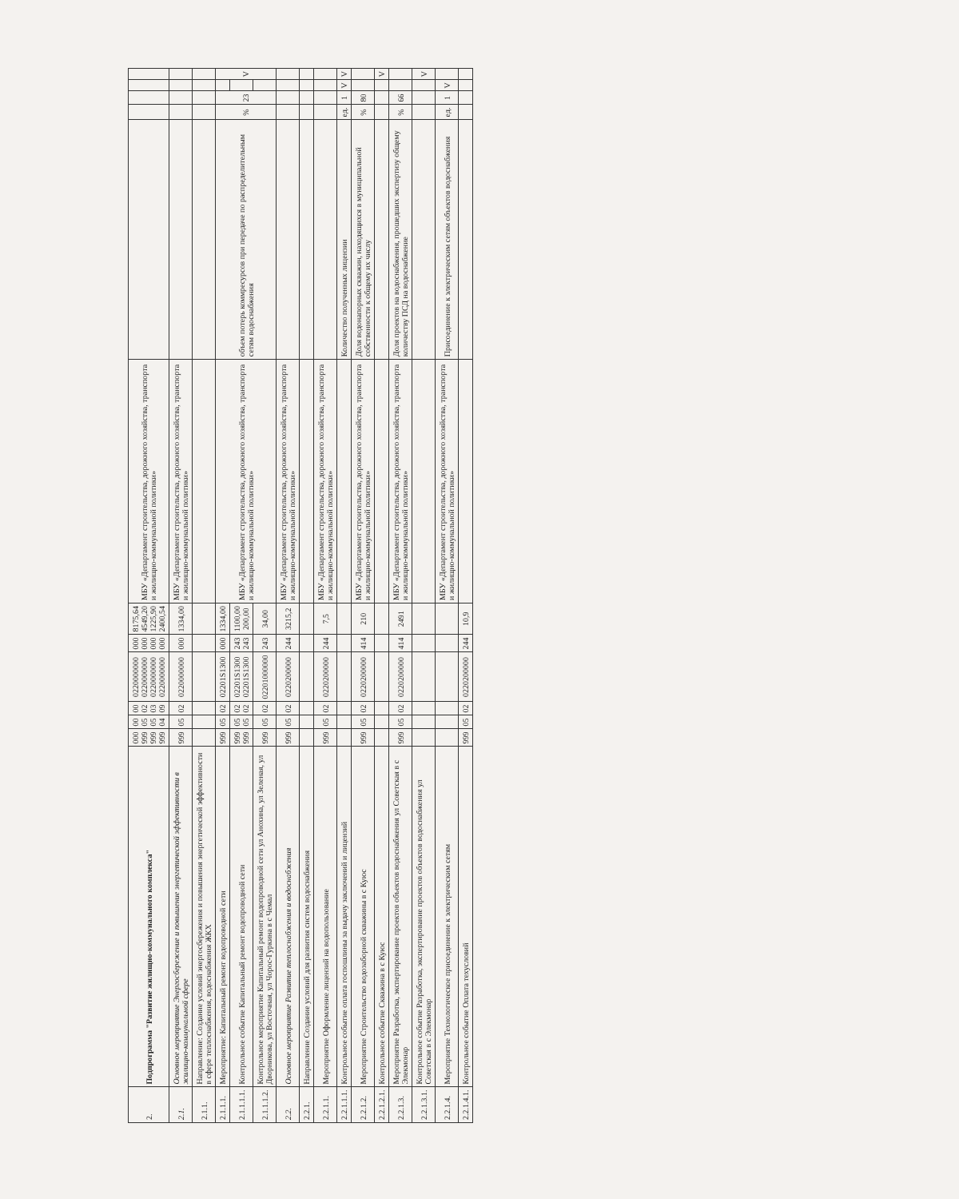| 2. | Подпрограмма "Развитие жилищно-коммунального комплекса" | 000 999 999 999 | 00 05 05 04 | 00 02 03 09 | 0220000000 0220000000 0220000000 0220000000 | 000 000 000 000 | 8175,64 4549,20 1225,90 2400,54 | МБУ «Департамент строительства, дорожного хозяйства, транспорта и жилищно-коммунальной политики» | | | | | |
| 2.1. | Основное мероприятие Энергосбережение и повышение энергетической эффективности в жилищно-коммунальной сфере | 999 | 05 | 02 | 0220000000 | 000 | 1334,00 | МБУ «Департамент строительства, дорожного хозяйства, транспорта и жилищно-коммунальной политики» | | | | | |
| 2.1.1. | Направление: Создание условий энергосбережения и повышения энергетической эффективности в сфере теплоснабжения, водоснабжения ЖКХ | | | | | | | | | | | | |
| 2.1.1.1. | Мероприятие: Капитальный ремонт водопроводной сети | 999 | 05 | 02 | 02201S1300 | 000 | 1334,00 | МБУ «Департамент строительства, дорожного хозяйства, транспорта и жилищно-коммунальной политики» | объем потерь коммресурсов при передаче по распределительным сетям водоснабжения | % | 23 | | V |
| 2.1.1.1.1. | Контрольное событие Капитальный ремонт водопроводной сети | 999 999 | 05 05 | 02 02 | 02201S1300 02201S1300 | 243 243 | 1100,00 200,00 | | | | | | |
| 2.1.1.1.2. | Контрольное мероприятие Капитальный ремонт водопроводной сети ул Анохина, ул Зеленая, ул Дворникова, ул Восточная, ул Чорос-Гуркина в с Чемал | 999 | 05 | 02 | 02201000000 | 243 | 34,00 | | | | | | |
| 2.2. | Основное мероприятие Развитие теплоснабжения и водоснабжения | 999 | 05 | 02 | 0220200000 | 244 | 3215,2 | МБУ «Департамент строительства, дорожного хозяйства, транспорта и жилищно-коммунальной политики» | | | | | |
| 2.2.1. | Направление Создание условий для развития систем водоснабжения | | | | | | | | | | | | |
| 2.2.1.1. | Мероприятие Оформление лицензий на водопользование | 999 | 05 | 02 | 0220200000 | 244 | 7,5 | МБУ «Департамент строительства, дорожного хозяйства, транспорта и жилищно-коммунальной политики» | | | | | |
| 2.2.1.1.1. | Контрольное событие оплата госпошлины за выдачу заключений и лицензий | | | | | | | | Количество полученных лицензии | ед. | 1 | V | V |
| 2.2.1.2. | Мероприятие Строительство водозаборной скважины в с Куюс | 999 | 05 | 02 | 0220200000 | 414 | 210 | МБУ «Департамент строительства, дорожного хозяйства, транспорта и жилищно-коммунальной политики» | Доля водонапорных скважин, находящихся в муниципальной собственности к общему их числу | % | 80 | | |
| 2.2.1.2.1. | Контрольное событие Скважина в с Куюс | | | | | | | | | | | | V |
| 2.2.1.3. | Мероприятие Разработка, экспертирование проектов объектов водоснабжения ул Советская в с Элекмонар | 999 | 05 | 02 | 0220200000 | 414 | 2491 | МБУ «Департамент строительства, дорожного хозяйства, транспорта и жилищно-коммунальной политики» | Доля проектов на водоснабжения, прошедших экспертизу общему количеству ПСД на водоснабжение | % | 66 | | |
| 2.2.1.3.1. | Контрольное событие Разработка, экспертирование проектов объектов водоснабжения ул Советская в с Элекмонар | | | | | | | | | | | | V |
| 2.2.1.4. | Мероприятие Технологическое присоединение к электрическим сетям | | | | | | | МБУ «Департамент строительства, дорожного хозяйства, транспорта и жилищно-коммунальной политики» | Присоединение к электрическим сетям объектов водоснабжения | ед. | 1 | V | |
| 2.2.1.4.1. | Контрольное событие Оплата техусловий | 999 | 05 | 02 | 0220200000 | 244 | 10,9 | | | | | | |